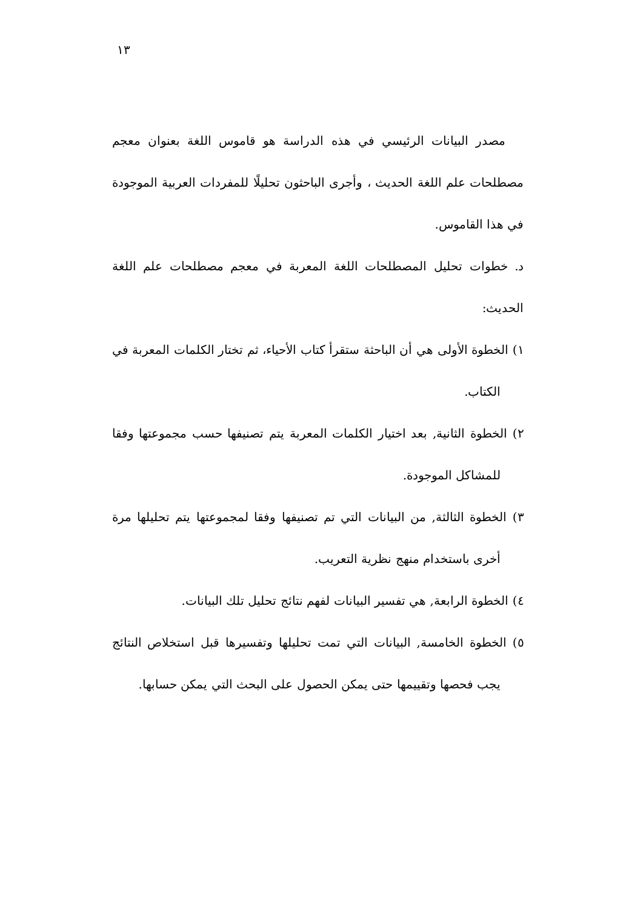١٣
مصدر البيانات الرئيسي في هذه الدراسة هو قاموس اللغة بعنوان معجم مصطلحات علم اللغة الحديث ، وأجرى الباحثون تحليلًا للمفردات العربية الموجودة في هذا القاموس.
د. خطوات تحليل المصطلحات اللغة المعربة في معجم مصطلحات علم اللغة الحديث:
١) الخطوة الأولى هي أن الباحثة ستقرأ كتاب الأحياء، ثم تختار الكلمات المعربة في الكتاب.
٢) الخطوة الثانية, بعد اختيار الكلمات المعربة يتم تصنيفها حسب مجموعتها وفقا للمشاكل الموجودة.
٣) الخطوة الثالثة, من البيانات التي تم تصنيفها وفقا لمجموعتها يتم تحليلها مرة أخرى باستخدام منهج نظرية التعريب.
٤) الخطوة الرابعة, هي تفسير البيانات لفهم نتائج تحليل تلك البيانات.
٥) الخطوة الخامسة, البيانات التي تمت تحليلها وتفسيرها قبل استخلاص النتائج يجب فحصها وتقييمها حتى يمكن الحصول على البحث التي يمكن حسابها.